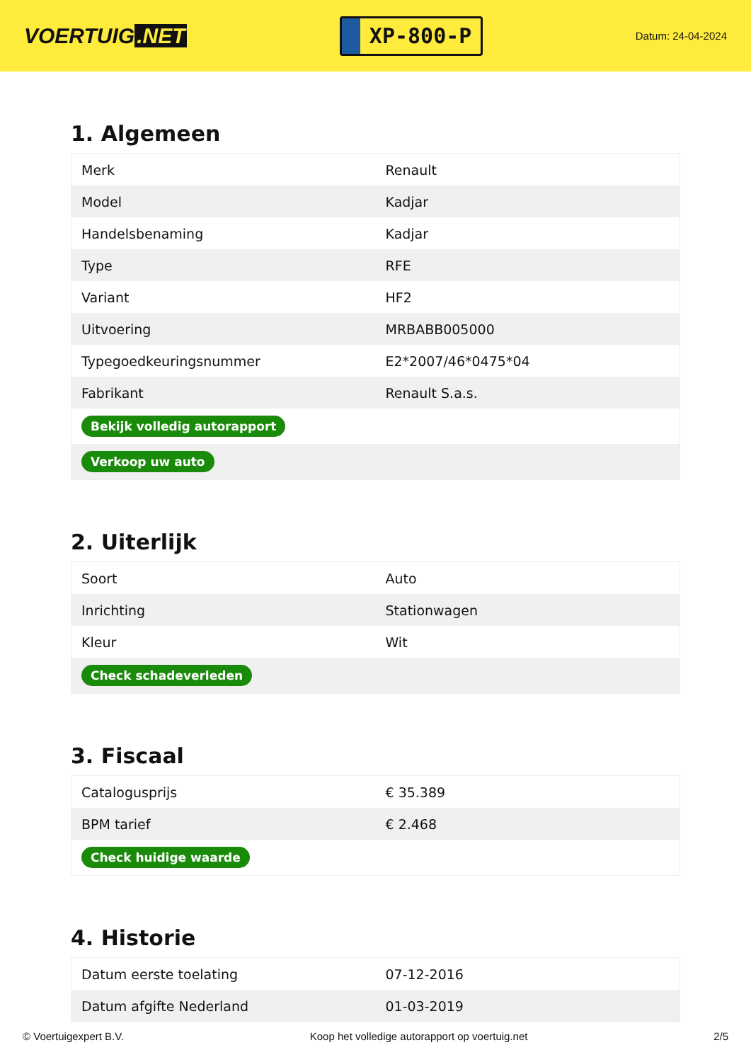VOERTUIG.NET
XP-800-P
Datum: 24-04-2024
1. Algemeen
| Merk | Renault |
| Model | Kadjar |
| Handelsbenaming | Kadjar |
| Type | RFE |
| Variant | HF2 |
| Uitvoering | MRBABB005000 |
| Typegoedkeuringsnummer | E2*2007/46*0475*04 |
| Fabrikant | Renault S.a.s. |
| Bekijk volledig autorapport | |
| Verkoop uw auto | |
2. Uiterlijk
| Soort | Auto |
| Inrichting | Stationwagen |
| Kleur | Wit |
| Check schadeverleden | |
3. Fiscaal
| Catalogusprijs | € 35.389 |
| BPM tarief | € 2.468 |
| Check huidige waarde | |
4. Historie
| Datum eerste toelating | 07-12-2016 |
| Datum afgifte Nederland | 01-03-2019 |
© Voertuigexpert B.V. Koop het volledige autorapport op voertuig.net 2/5